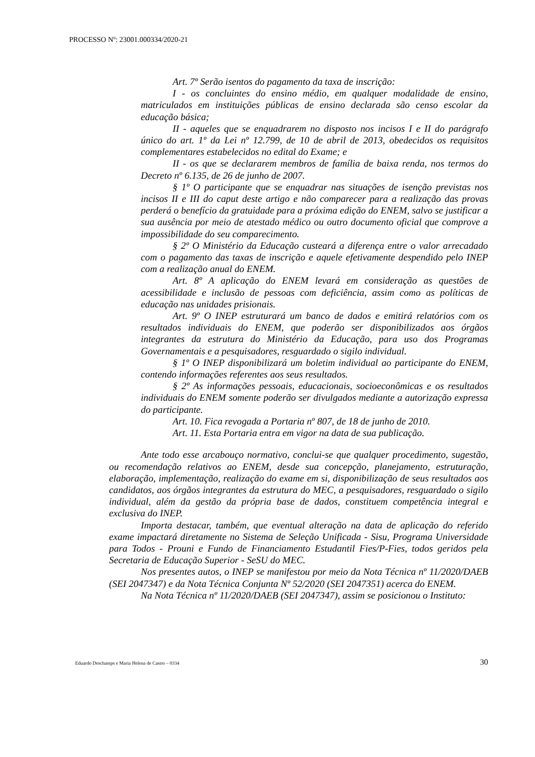PROCESSO Nº: 23001.000334/2020-21
Art. 7º Serão isentos do pagamento da taxa de inscrição:
I - os concluintes do ensino médio, em qualquer modalidade de ensino, matriculados em instituições públicas de ensino declarada são censo escolar da educação básica;
II - aqueles que se enquadrarem no disposto nos incisos I e II do parágrafo único do art. 1º da Lei nº 12.799, de 10 de abril de 2013, obedecidos os requisitos complementares estabelecidos no edital do Exame; e
II - os que se declararem membros de família de baixa renda, nos termos do Decreto nº 6.135, de 26 de junho de 2007.
§ 1º O participante que se enquadrar nas situações de isenção previstas nos incisos II e III do caput deste artigo e não comparecer para a realização das provas perderá o benefício da gratuidade para a próxima edição do ENEM, salvo se justificar a sua ausência por meio de atestado médico ou outro documento oficial que comprove a impossibilidade do seu comparecimento.
§ 2º O Ministério da Educação custeará a diferença entre o valor arrecadado com o pagamento das taxas de inscrição e aquele efetivamente despendido pelo INEP com a realização anual do ENEM.
Art. 8º A aplicação do ENEM levará em consideração as questões de acessibilidade e inclusão de pessoas com deficiência, assim como as políticas de educação nas unidades prisionais.
Art. 9º O INEP estruturará um banco de dados e emitirá relatórios com os resultados individuais do ENEM, que poderão ser disponibilizados aos órgãos integrantes da estrutura do Ministério da Educação, para uso dos Programas Governamentais e a pesquisadores, resguardado o sigilo individual.
§ 1º O INEP disponibilizará um boletim individual ao participante do ENEM, contendo informações referentes aos seus resultados.
§ 2º As informações pessoais, educacionais, socioeconômicas e os resultados individuais do ENEM somente poderão ser divulgados mediante a autorização expressa do participante.
Art. 10. Fica revogada a Portaria nº 807, de 18 de junho de 2010.
Art. 11. Esta Portaria entra em vigor na data de sua publicação.
Ante todo esse arcabouço normativo, conclui-se que qualquer procedimento, sugestão, ou recomendação relativos ao ENEM, desde sua concepção, planejamento, estruturação, elaboração, implementação, realização do exame em si, disponibilização de seus resultados aos candidatos, aos órgãos integrantes da estrutura do MEC, a pesquisadores, resguardado o sigilo individual, além da gestão da própria base de dados, constituem competência integral e exclusiva do INEP.
Importa destacar, também, que eventual alteração na data de aplicação do referido exame impactará diretamente no Sistema de Seleção Unificada - Sisu, Programa Universidade para Todos - Prouni e Fundo de Financiamento Estudantil Fies/P-Fies, todos geridos pela Secretaria de Educação Superior - SeSU do MEC.
Nos presentes autos, o INEP se manifestou por meio da Nota Técnica nº 11/2020/DAEB (SEI 2047347) e da Nota Técnica Conjunta Nº 52/2020 (SEI 2047351) acerca do ENEM.
Na Nota Técnica nº 11/2020/DAEB (SEI 2047347), assim se posicionou o Instituto:
Eduardo Deschamps e Maria Helena de Castro – 0334 30